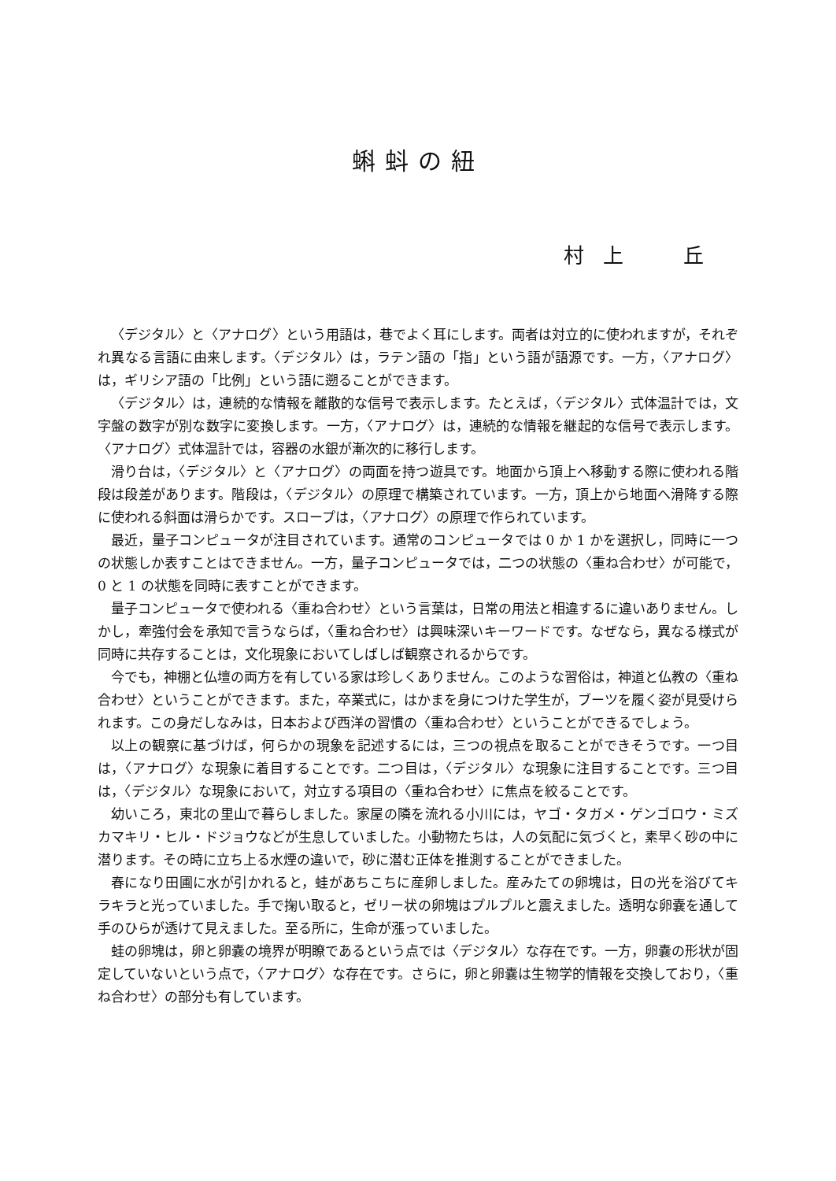蝌蚪の紐
村 上　　丘
〈デジタル〉と〈アナログ〉という用語は，巷でよく耳にします。両者は対立的に使われますが，それぞれ異なる言語に由来します。〈デジタル〉は，ラテン語の「指」という語が語源です。一方，〈アナログ〉は，ギリシア語の「比例」という語に遡ることができます。
〈デジタル〉は，連続的な情報を離散的な信号で表示します。たとえば，〈デジタル〉式体温計では，文字盤の数字が別な数字に変換します。一方，〈アナログ〉は，連続的な情報を継起的な信号で表示します。〈アナログ〉式体温計では，容器の水銀が漸次的に移行します。
滑り台は，〈デジタル〉と〈アナログ〉の両面を持つ遊具です。地面から頂上へ移動する際に使われる階段は段差があります。階段は，〈デジタル〉の原理で構築されています。一方，頂上から地面へ滑降する際に使われる斜面は滑らかです。スロープは，〈アナログ〉の原理で作られています。
最近，量子コンピュータが注目されています。通常のコンピュータでは 0 か 1 かを選択し，同時に一つの状態しか表すことはできません。一方，量子コンピュータでは，二つの状態の〈重ね合わせ〉が可能で，0 と 1 の状態を同時に表すことができます。
量子コンピュータで使われる〈重ね合わせ〉という言葉は，日常の用法と相違するに違いありません。しかし，牽強付会を承知で言うならば，〈重ね合わせ〉は興味深いキーワードです。なぜなら，異なる様式が同時に共存することは，文化現象においてしばしば観察されるからです。
今でも，神棚と仏壇の両方を有している家は珍しくありません。このような習俗は，神道と仏教の〈重ね合わせ〉ということができます。また，卒業式に，はかまを身につけた学生が，ブーツを履く姿が見受けられます。この身だしなみは，日本および西洋の習慣の〈重ね合わせ〉ということができるでしょう。
以上の観察に基づけば，何らかの現象を記述するには，三つの視点を取ることができそうです。一つ目は，〈アナログ〉な現象に着目することです。二つ目は，〈デジタル〉な現象に注目することです。三つ目は，〈デジタル〉な現象において，対立する項目の〈重ね合わせ〉に焦点を絞ることです。
幼いころ，東北の里山で暮らしました。家屋の隣を流れる小川には，ヤゴ・タガメ・ゲンゴロウ・ミズカマキリ・ヒル・ドジョウなどが生息していました。小動物たちは，人の気配に気づくと，素早く砂の中に潜ります。その時に立ち上る水煙の違いで，砂に潜む正体を推測することができました。
春になり田圃に水が引かれると，蛙があちこちに産卵しました。産みたての卵塊は，日の光を浴びてキラキラと光っていました。手で掬い取ると，ゼリー状の卵塊はプルプルと震えました。透明な卵嚢を通して手のひらが透けて見えました。至る所に，生命が漲っていました。
蛙の卵塊は，卵と卵嚢の境界が明瞭であるという点では〈デジタル〉な存在です。一方，卵嚢の形状が固定していないという点で，〈アナログ〉な存在です。さらに，卵と卵嚢は生物学的情報を交換しており，〈重ね合わせ〉の部分も有しています。